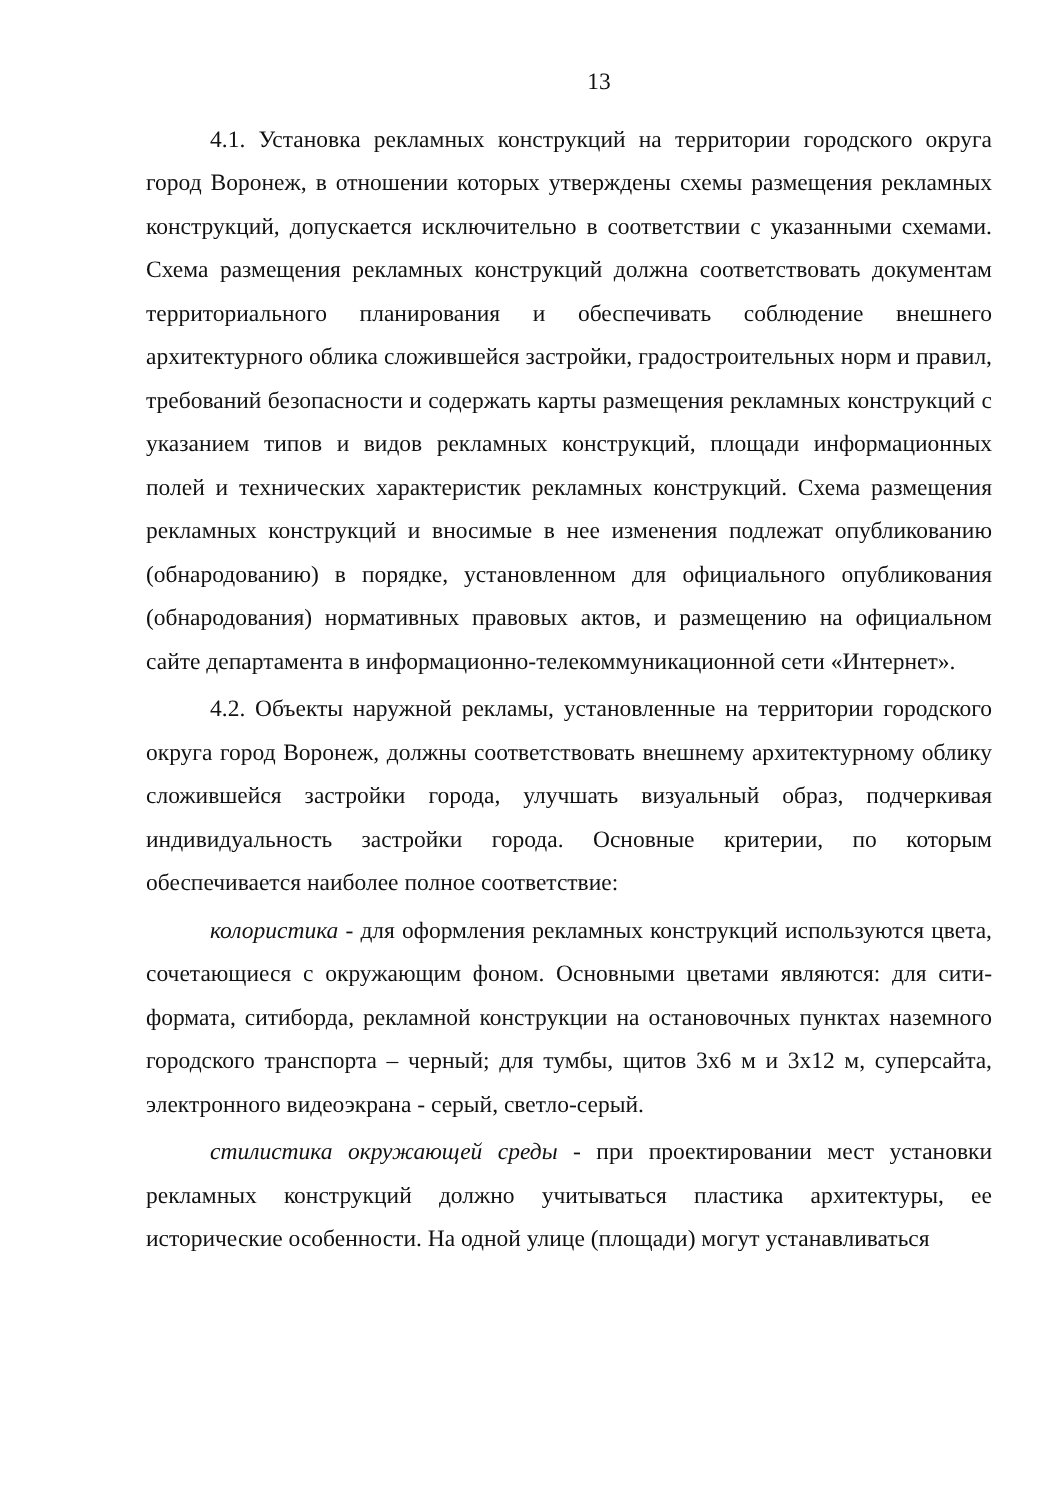13
4.1. Установка рекламных конструкций на территории городского округа город Воронеж, в отношении которых утверждены схемы размещения рекламных конструкций, допускается исключительно в соответствии с указанными схемами. Схема размещения рекламных конструкций должна соответствовать документам территориального планирования и обеспечивать соблюдение внешнего архитектурного облика сложившейся застройки, градостроительных норм и правил, требований безопасности и содержать карты размещения рекламных конструкций с указанием типов и видов рекламных конструкций, площади информационных полей и технических характеристик рекламных конструкций. Схема размещения рекламных конструкций и вносимые в нее изменения подлежат опубликованию (обнародованию) в порядке, установленном для официального опубликования (обнародования) нормативных правовых актов, и размещению на официальном сайте департамента в информационно-телекоммуникационной сети «Интернет».
4.2. Объекты наружной рекламы, установленные на территории городского округа город Воронеж, должны соответствовать внешнему архитектурному облику сложившейся застройки города, улучшать визуальный образ, подчеркивая индивидуальность застройки города. Основные критерии, по которым обеспечивается наиболее полное соответствие:
колористика - для оформления рекламных конструкций используются цвета, сочетающиеся с окружающим фоном. Основными цветами являются: для сити-формата, ситиборда, рекламной конструкции на остановочных пунктах наземного городского транспорта – черный; для тумбы, щитов 3х6 м и 3х12 м, суперсайта, электронного видеоэкрана - серый, светло-серый.
стилистика окружающей среды - при проектировании мест установки рекламных конструкций должно учитываться пластика архитектуры, ее исторические особенности. На одной улице (площади) могут устанавливаться